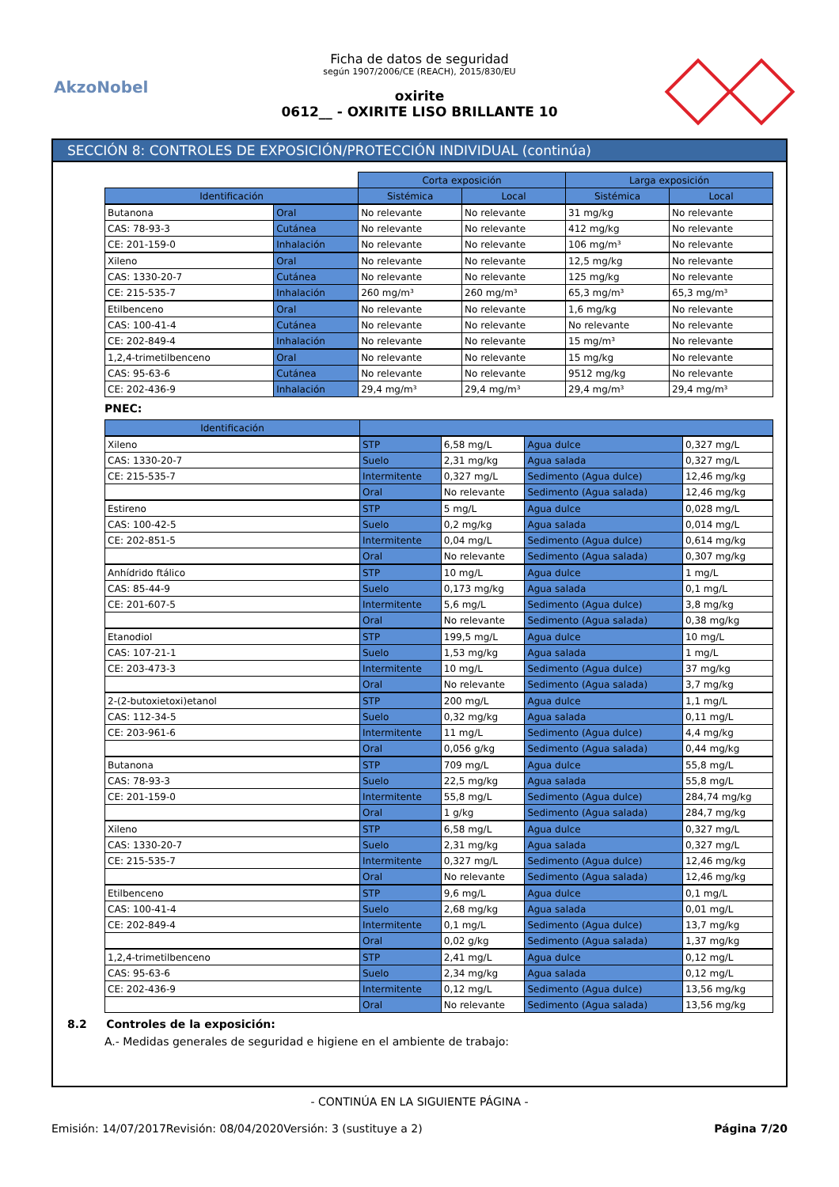AkzoNobel
Ficha de datos de seguridad
según 1907/2006/CE (REACH), 2015/830/EU
oxirite
0612__ - OXIRITE LISO BRILLANTE 10
SECCIÓN 8: CONTROLES DE EXPOSICIÓN/PROTECCIÓN INDIVIDUAL (continúa)
| | | Corta exposición | | Larga exposición | |
| Identificación | | Sistémica | Local | Sistémica | Local |
| Butanona | Oral | No relevante | No relevante | 31 mg/kg | No relevante |
| CAS: 78-93-3 | Cutánea | No relevante | No relevante | 412 mg/kg | No relevante |
| CE: 201-159-0 | Inhalación | No relevante | No relevante | 106 mg/m³ | No relevante |
| Xileno | Oral | No relevante | No relevante | 12,5 mg/kg | No relevante |
| CAS: 1330-20-7 | Cutánea | No relevante | No relevante | 125 mg/kg | No relevante |
| CE: 215-535-7 | Inhalación | 260 mg/m³ | 260 mg/m³ | 65,3 mg/m³ | 65,3 mg/m³ |
| Etilbenceno | Oral | No relevante | No relevante | 1,6 mg/kg | No relevante |
| CAS: 100-41-4 | Cutánea | No relevante | No relevante | No relevante | No relevante |
| CE: 202-849-4 | Inhalación | No relevante | No relevante | 15 mg/m³ | No relevante |
| 1,2,4-trimetilbenceno | Oral | No relevante | No relevante | 15 mg/kg | No relevante |
| CAS: 95-63-6 | Cutánea | No relevante | No relevante | 9512 mg/kg | No relevante |
| CE: 202-436-9 | Inhalación | 29,4 mg/m³ | 29,4 mg/m³ | 29,4 mg/m³ | 29,4 mg/m³ |
PNEC:
| Identificación | | | | |
| --- | --- | --- | --- | --- |
| Xileno | STP | 6,58 mg/L | Agua dulce | 0,327 mg/L |
| CAS: 1330-20-7 | Suelo | 2,31 mg/kg | Agua salada | 0,327 mg/L |
| CE: 215-535-7 | Intermitente | 0,327 mg/L | Sedimento (Agua dulce) | 12,46 mg/kg |
| | Oral | No relevante | Sedimento (Agua salada) | 12,46 mg/kg |
| Estireno | STP | 5 mg/L | Agua dulce | 0,028 mg/L |
| CAS: 100-42-5 | Suelo | 0,2 mg/kg | Agua salada | 0,014 mg/L |
| CE: 202-851-5 | Intermitente | 0,04 mg/L | Sedimento (Agua dulce) | 0,614 mg/kg |
| | Oral | No relevante | Sedimento (Agua salada) | 0,307 mg/kg |
| Anhídrido ftálico | STP | 10 mg/L | Agua dulce | 1 mg/L |
| CAS: 85-44-9 | Suelo | 0,173 mg/kg | Agua salada | 0,1 mg/L |
| CE: 201-607-5 | Intermitente | 5,6 mg/L | Sedimento (Agua dulce) | 3,8 mg/kg |
| | Oral | No relevante | Sedimento (Agua salada) | 0,38 mg/kg |
| Etanodiol | STP | 199,5 mg/L | Agua dulce | 10 mg/L |
| CAS: 107-21-1 | Suelo | 1,53 mg/kg | Agua salada | 1 mg/L |
| CE: 203-473-3 | Intermitente | 10 mg/L | Sedimento (Agua dulce) | 37 mg/kg |
| | Oral | No relevante | Sedimento (Agua salada) | 3,7 mg/kg |
| 2-(2-butoxietoxi)etanol | STP | 200 mg/L | Agua dulce | 1,1 mg/L |
| CAS: 112-34-5 | Suelo | 0,32 mg/kg | Agua salada | 0,11 mg/L |
| CE: 203-961-6 | Intermitente | 11 mg/L | Sedimento (Agua dulce) | 4,4 mg/kg |
| | Oral | 0,056 g/kg | Sedimento (Agua salada) | 0,44 mg/kg |
| Butanona | STP | 709 mg/L | Agua dulce | 55,8 mg/L |
| CAS: 78-93-3 | Suelo | 22,5 mg/kg | Agua salada | 55,8 mg/L |
| CE: 201-159-0 | Intermitente | 55,8 mg/L | Sedimento (Agua dulce) | 284,74 mg/kg |
| | Oral | 1 g/kg | Sedimento (Agua salada) | 284,7 mg/kg |
| Xileno | STP | 6,58 mg/L | Agua dulce | 0,327 mg/L |
| CAS: 1330-20-7 | Suelo | 2,31 mg/kg | Agua salada | 0,327 mg/L |
| CE: 215-535-7 | Intermitente | 0,327 mg/L | Sedimento (Agua dulce) | 12,46 mg/kg |
| | Oral | No relevante | Sedimento (Agua salada) | 12,46 mg/kg |
| Etilbenceno | STP | 9,6 mg/L | Agua dulce | 0,1 mg/L |
| CAS: 100-41-4 | Suelo | 2,68 mg/kg | Agua salada | 0,01 mg/L |
| CE: 202-849-4 | Intermitente | 0,1 mg/L | Sedimento (Agua dulce) | 13,7 mg/kg |
| | Oral | 0,02 g/kg | Sedimento (Agua salada) | 1,37 mg/kg |
| 1,2,4-trimetilbenceno | STP | 2,41 mg/L | Agua dulce | 0,12 mg/L |
| CAS: 95-63-6 | Suelo | 2,34 mg/kg | Agua salada | 0,12 mg/L |
| CE: 202-436-9 | Intermitente | 0,12 mg/L | Sedimento (Agua dulce) | 13,56 mg/kg |
| | Oral | No relevante | Sedimento (Agua salada) | 13,56 mg/kg |
8.2 Controles de la exposición:
A.- Medidas generales de seguridad e higiene en el ambiente de trabajo:
- CONTINÚA EN LA SIGUIENTE PÁGINA -
Emisión: 14/07/2017 Revisión: 08/04/2020 Versión: 3 (sustituye a 2) Página 7/20